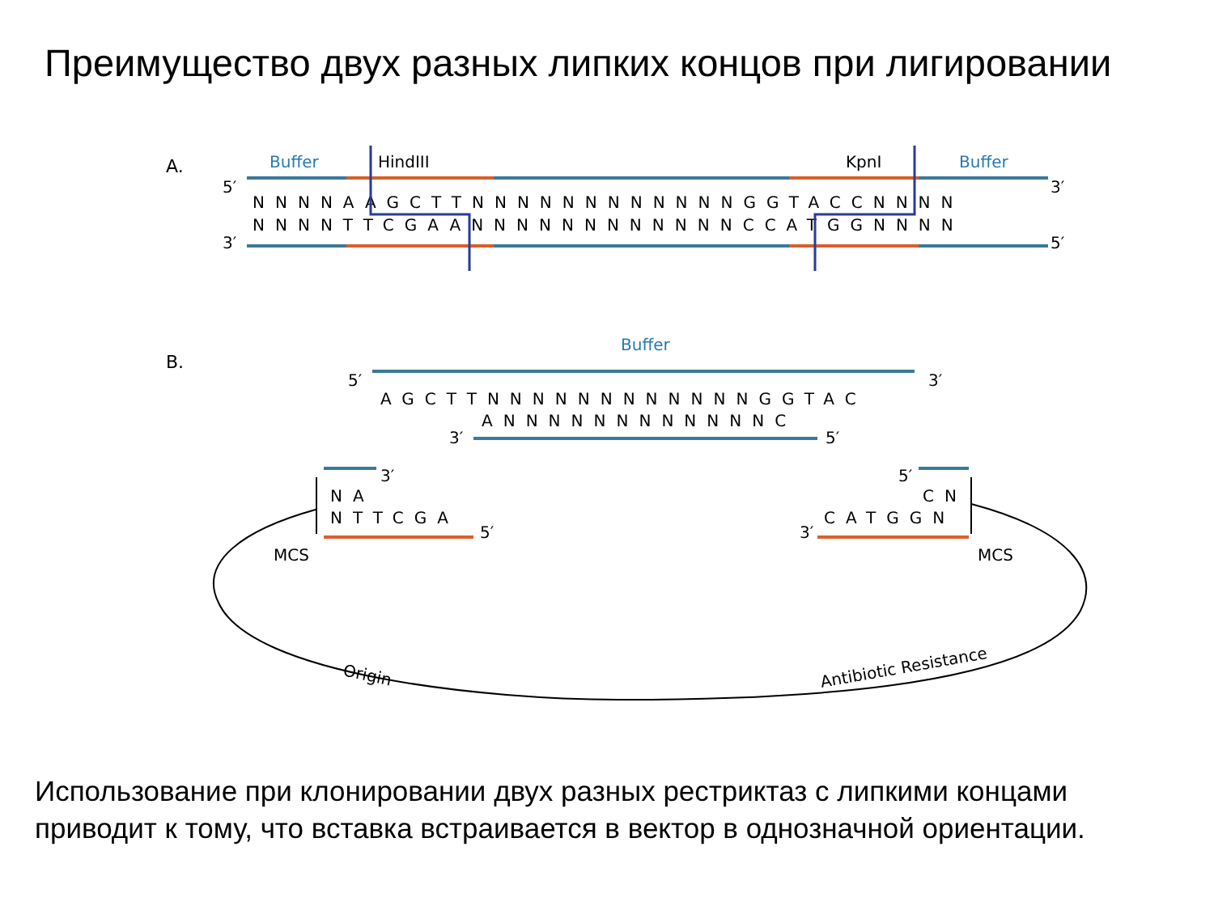Преимущество двух разных липких концов при лигировании
A.
Buffer
HindIII
KpnI
Buffer
5′
3′
3′
5′
NNNNAAGCTTNNNNNNNNNNNNGGTACCNNNN
NNNNTTCGAANNNNNNNNNNNNCCATGGNNNN
B.
Buffer
5′
3′
AGCTTNNNNNNNNNNNNGGTAC
ANNNNNNNNNNNNC
3′
5′
3′
NA
NTTCGA
5′
5′
CN
CATGGN
3′
MCS
MCS
Origin
Antibiotic Resistance
Использование при клонировании двух разных рестриктаз с липкими концами приводит к тому, что вставка встраивается в вектор в однозначной ориентации.